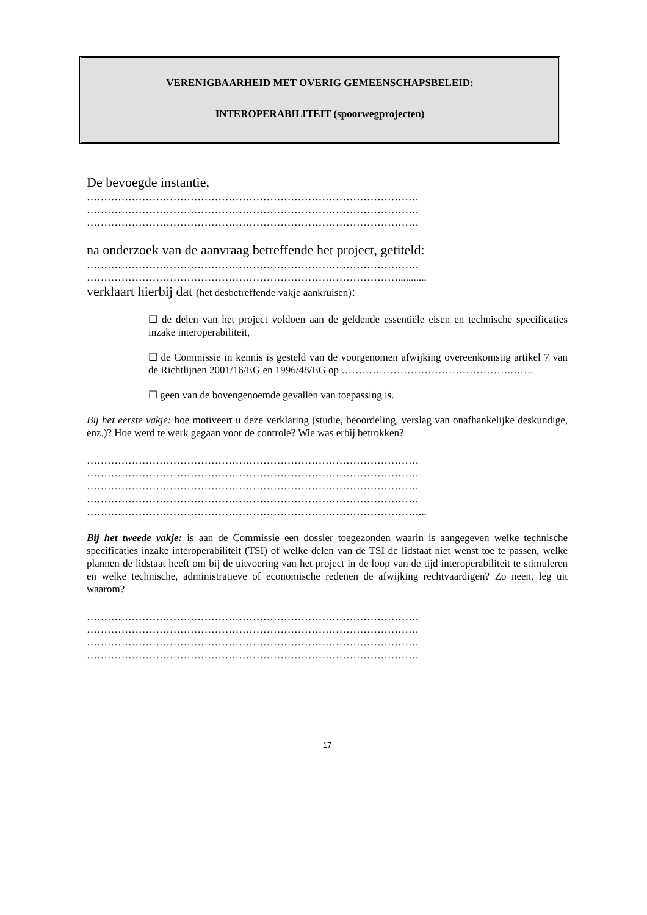VERENIGBAARHEID MET OVERIG GEMEENSCHAPSBELEID:
INTEROPERABILITEIT (spoorwegprojecten)
De bevoegde instantie,
……………………………………………………………………………………
……………………………………………………………………………………
……………………………………………………………………………………
na onderzoek van de aanvraag betreffende het project, getiteld:
……………………………………………………………………………………
………………………………………………………………………………...........
verklaart hierbij dat (het desbetreffende vakje aankruisen):
☐ de delen van het project voldoen aan de geldende essentiële eisen en technische specificaties inzake interoperabiliteit,
☐ de Commissie in kennis is gesteld van de voorgenomen afwijking overeenkomstig artikel 7 van de Richtlijnen 2001/16/EG en 1996/48/EG op ………………………………………….…….
☐ geen van de bovengenoemde gevallen van toepassing is.
Bij het eerste vakje: hoe motiveert u deze verklaring (studie, beoordeling, verslag van onafhankelijke deskundige, enz.)? Hoe werd te werk gegaan voor de controle? Wie was erbij betrokken?
……………………………………………………………………………………
……………………………………………………………………………………
……………………………………………………………………………………
……………………………………………………………………………………
……………………………………………………………………………………...
Bij het tweede vakje: is aan de Commissie een dossier toegezonden waarin is aangegeven welke technische specificaties inzake interoperabiliteit (TSI) of welke delen van de TSI de lidstaat niet wenst toe te passen, welke plannen de lidstaat heeft om bij de uitvoering van het project in de loop van de tijd interoperabiliteit te stimuleren en welke technische, administratieve of economische redenen de afwijking rechtvaardigen? Zo neen, leg uit waarom?
……………………………………………………………………………………
……………………………………………………………………………………
……………………………………………………………………………………
……………………………………………………………………………………
17